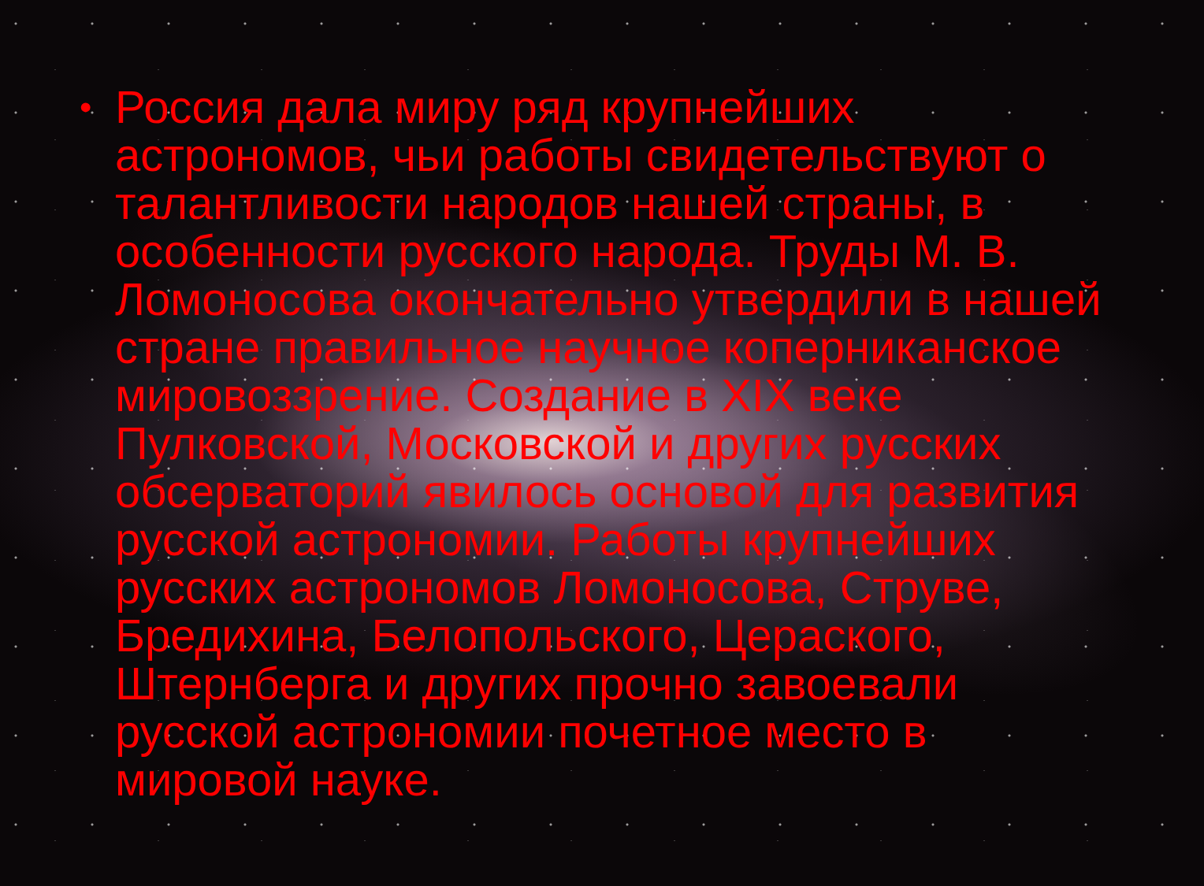• Россия дала миру ряд крупнейших астрономов, чьи работы свидетельствуют о талантливости народов нашей страны, в особенности русского народа. Труды М. В. Ломоносова окончательно утвердили в нашей стране правильное научное коперниканское мировоззрение. Создание в XIX веке Пулковской, Московской и других русских обсерваторий явилось основой для развития русской астрономии. Работы крупнейших русских астрономов Ломоносова, Струве, Бредихина, Белопольского, Цераского, Штернберга и других прочно завоевали русской астрономии почетное место в мировой науке.